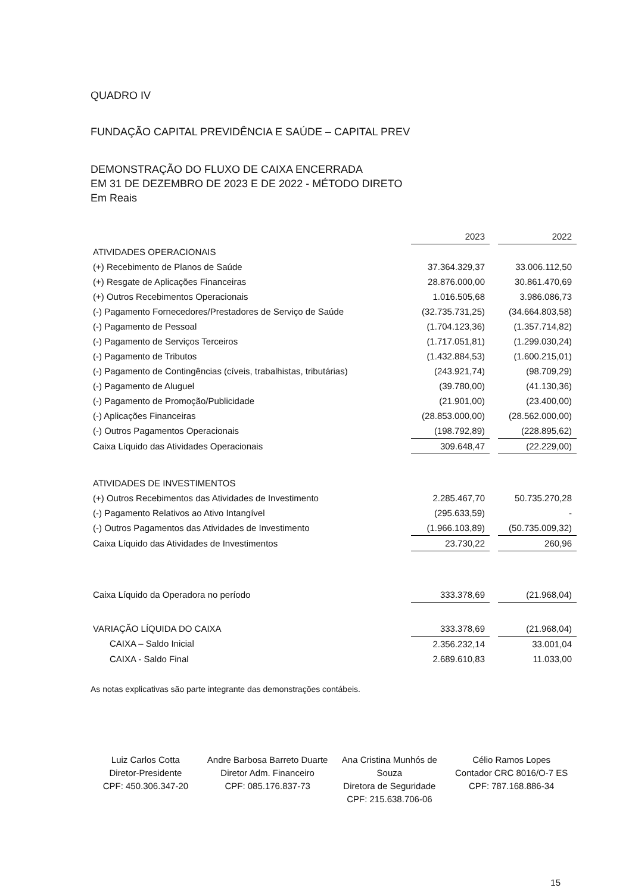QUADRO IV
FUNDAÇÃO CAPITAL PREVIDÊNCIA E SAÚDE – CAPITAL PREV
DEMONSTRAÇÃO DO FLUXO DE CAIXA ENCERRADA
EM 31 DE DEZEMBRO DE 2023 E DE 2022 - MÉTODO DIRETO
Em Reais
| | 2023 | | 2022 |
| ATIVIDADES OPERACIONAIS | | | |
| (+) Recebimento de Planos de Saúde | 37.364.329,37 | | 33.006.112,50 |
| (+) Resgate de Aplicações Financeiras | 28.876.000,00 | | 30.861.470,69 |
| (+) Outros Recebimentos Operacionais | 1.016.505,68 | | 3.986.086,73 |
| (-) Pagamento Fornecedores/Prestadores de Serviço de Saúde | (32.735.731,25) | | (34.664.803,58) |
| (-) Pagamento de Pessoal | (1.704.123,36) | | (1.357.714,82) |
| (-) Pagamento de Serviços Terceiros | (1.717.051,81) | | (1.299.030,24) |
| (-) Pagamento de Tributos | (1.432.884,53) | | (1.600.215,01) |
| (-) Pagamento de Contingências (cíveis, trabalhistas, tributárias) | (243.921,74) | | (98.709,29) |
| (-) Pagamento de Aluguel | (39.780,00) | | (41.130,36) |
| (-) Pagamento de Promoção/Publicidade | (21.901,00) | | (23.400,00) |
| (-) Aplicações Financeiras | (28.853.000,00) | | (28.562.000,00) |
| (-) Outros Pagamentos Operacionais | (198.792,89) | | (228.895,62) |
| Caixa Líquido das Atividades Operacionais | 309.648,47 | | (22.229,00) |
| ATIVIDADES DE INVESTIMENTOS | | | |
| (+) Outros Recebimentos das Atividades de Investimento | 2.285.467,70 | | 50.735.270,28 |
| (-) Pagamento Relativos ao Ativo Intangível | (295.633,59) | | - |
| (-) Outros Pagamentos das Atividades de Investimento | (1.966.103,89) | | (50.735.009,32) |
| Caixa Líquido das Atividades de Investimentos | 23.730,22 | | 260,96 |
| Caixa Líquido da Operadora no período | 333.378,69 | | (21.968,04) |
| VARIAÇÃO LÍQUIDA DO CAIXA | 333.378,69 | | (21.968,04) |
| CAIXA – Saldo Inicial | 2.356.232,14 | | 33.001,04 |
| CAIXA - Saldo Final | 2.689.610,83 | | 11.033,00 |
As notas explicativas são parte integrante das demonstrações contábeis.
Luiz Carlos Cotta
Diretor-Presidente
CPF: 450.306.347-20
Andre Barbosa Barreto Duarte
Diretor Adm. Financeiro
CPF: 085.176.837-73
Ana Cristina Munhós de Souza
Diretora de Seguridade
CPF: 215.638.706-06
Célio Ramos Lopes
Contador CRC 8016/O-7 ES
CPF: 787.168.886-34
15